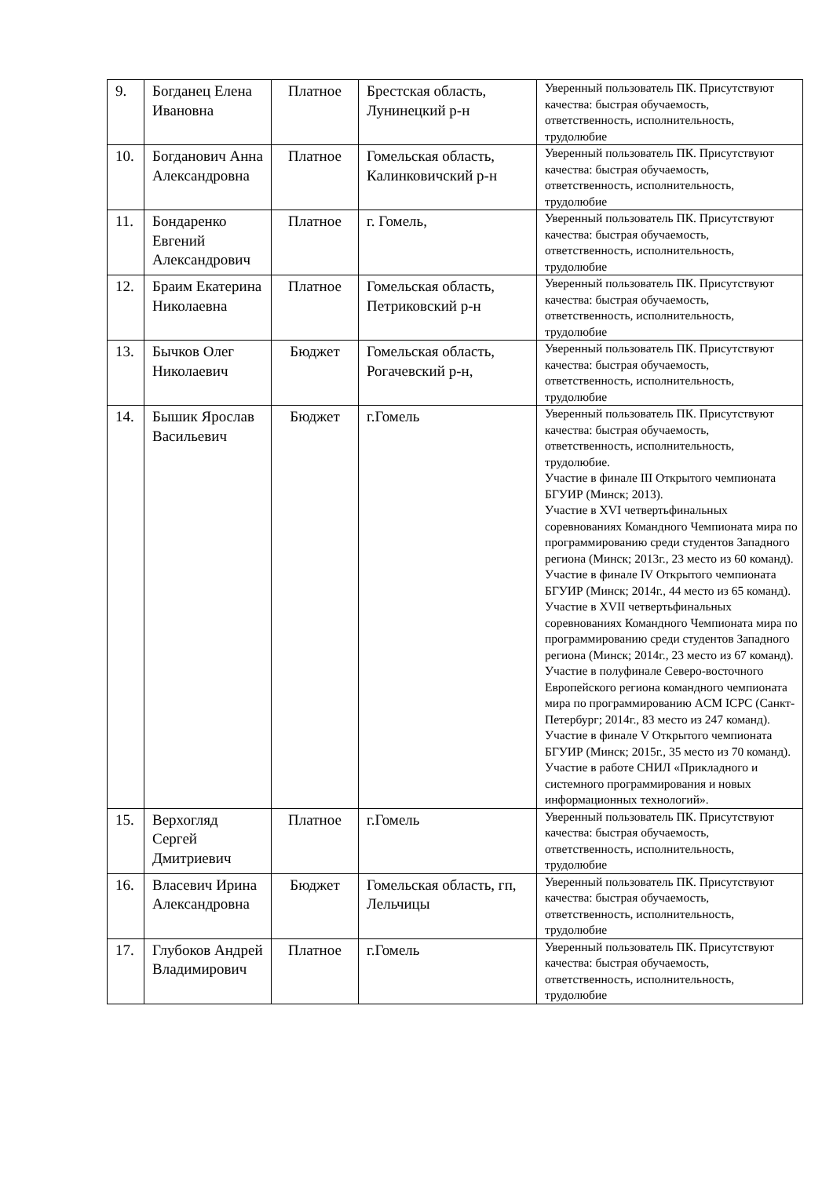| 9. | Богданец Елена Ивановна | Платное | Брестская область, Лунинецкий р-н | Уверенный пользователь ПК. Присутствуют качества: быстрая обучаемость, ответственность, исполнительность, трудолюбие |
| 10. | Богданович Анна Александровна | Платное | Гомельская область, Калинковичский р-н | Уверенный пользователь ПК. Присутствуют качества: быстрая обучаемость, ответственность, исполнительность, трудолюбие |
| 11. | Бондаренко Евгений Александрович | Платное | г. Гомель, | Уверенный пользователь ПК. Присутствуют качества: быстрая обучаемость, ответственность, исполнительность, трудолюбие |
| 12. | Браим Екатерина Николаевна | Платное | Гомельская область, Петриковский р-н | Уверенный пользователь ПК. Присутствуют качества: быстрая обучаемость, ответственность, исполнительность, трудолюбие |
| 13. | Бычков Олег Николаевич | Бюджет | Гомельская область, Рогачевский р-н, | Уверенный пользователь ПК. Присутствуют качества: быстрая обучаемость, ответственность, исполнительность, трудолюбие |
| 14. | Бышик Ярослав Васильевич | Бюджет | г.Гомель | Уверенный пользователь ПК. Присутствуют качества: быстрая обучаемость, ответственность, исполнительность, трудолюбие. Участие в финале III Открытого чемпионата БГУИР (Минск; 2013). Участие в XVI четвертьфинальных соревнованиях Командного Чемпионата мира по программированию среди студентов Западного региона (Минск; 2013г., 23 место из 60 команд). Участие в финале IV Открытого чемпионата БГУИР (Минск; 2014г., 44 место из 65 команд). Участие в XVII четвертьфинальных соревнованиях Командного Чемпионата мира по программированию среди студентов Западного региона (Минск; 2014г., 23 место из 67 команд). Участие в полуфинале Северо-восточного Европейского региона командного чемпионата мира по программированию ACM ICPC (Санкт-Петербург; 2014г., 83 место из 247 команд). Участие в финале V Открытого чемпионата БГУИР (Минск; 2015г., 35 место из 70 команд). Участие в работе СНИЛ «Прикладного и системного программирования и новых информационных технологий». |
| 15. | Верхогляд Сергей Дмитриевич | Платное | г.Гомель | Уверенный пользователь ПК. Присутствуют качества: быстрая обучаемость, ответственность, исполнительность, трудолюбие |
| 16. | Власевич Ирина Александровна | Бюджет | Гомельская область, гп, Лельчицы | Уверенный пользователь ПК. Присутствуют качества: быстрая обучаемость, ответственность, исполнительность, трудолюбие |
| 17. | Глубоков Андрей Владимирович | Платное | г.Гомель | Уверенный пользователь ПК. Присутствуют качества: быстрая обучаемость, ответственность, исполнительность, трудолюбие |